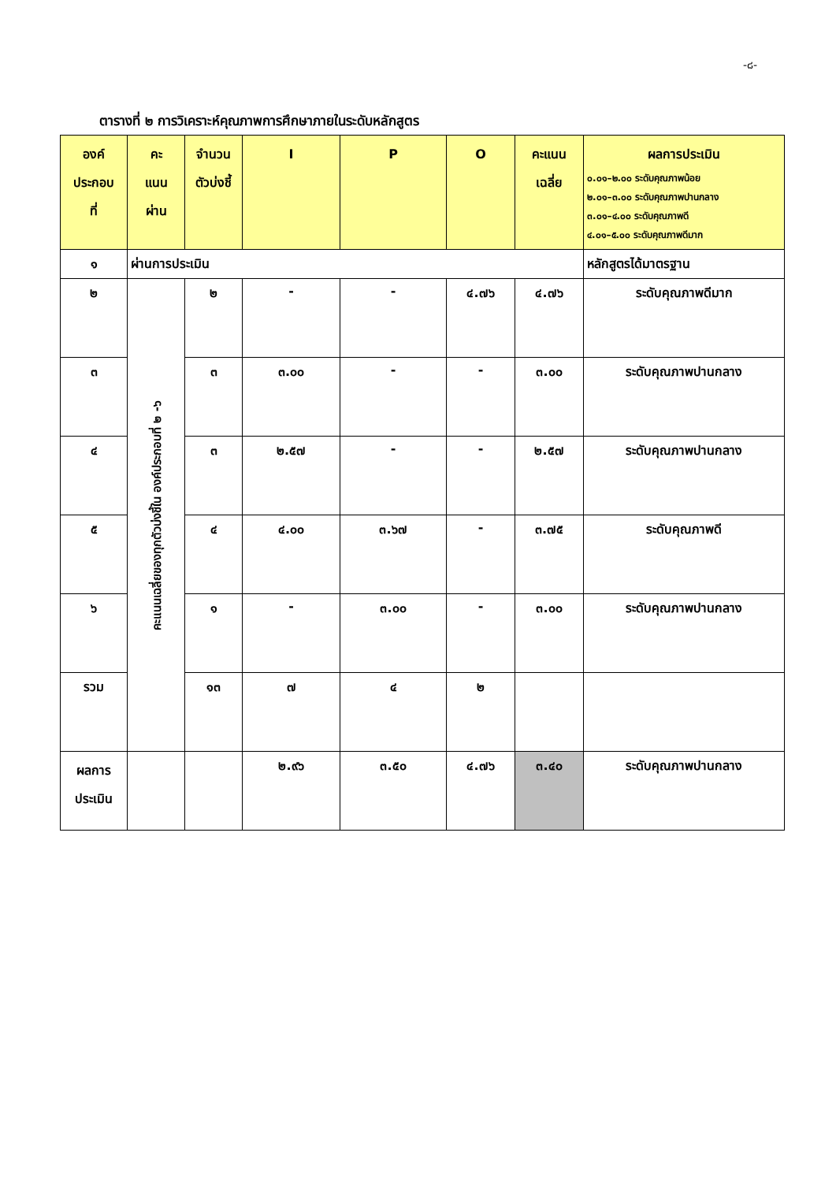-๘-
ตารางที่ ๒ การวิเคราะห์คุณภาพการศึกษาภายในระดับหลักสูตร
| องค์ ประกอบ ที่ | คะ แนน ผ่าน | จำนวน ตัวบ่งชี้ | I | P | O | คะแนน เฉลี่ย | ผลการประเมิน ๐.๐๑–๒.๐๐ ระดับคุณภาพน้อย ๒.๐๑–๓.๐๐ ระดับคุณภาพปานกลาง ๓.๐๑–๔.๐๐ ระดับคุณภาพดี ๔.๐๑–๕.๐๐ ระดับคุณภาพดีมาก |
| --- | --- | --- | --- | --- | --- | --- | --- |
| ๑ | ผ่านการประเมิน | | | | | | หลักสูตรได้มาตรฐาน |
| ๒ | คะแนนเฉลี่ยของทุกตัวบ่งชี้ใน องค์ประกอบที่ ๒ -๖ | ๒ | - | - | ๔.๗๖ | ๔.๗๖ | ระดับคุณภาพดีมาก |
| ๓ | | ๓ | ๓.๐๐ | - | - | ๓.๐๐ | ระดับคุณภาพปานกลาง |
| ๔ | | ๓ | ๒.๕๗ | - | - | ๒.๕๗ | ระดับคุณภาพปานกลาง |
| ๕ | | ๔ | ๔.๐๐ | ๓.๖๗ | - | ๓.๗๕ | ระดับคุณภาพดี |
| ๖ | | ๑ | - | ๓.๐๐ | - | ๓.๐๐ | ระดับคุณภาพปานกลาง |
| รวม | | ๑๓ | ๗ | ๔ | ๒ | | |
| ผลการ ประเมิน | | | ๒.๙๖ | ๓.๕๐ | ๔.๗๖ | ๓.๔๐ | ระดับคุณภาพปานกลาง |